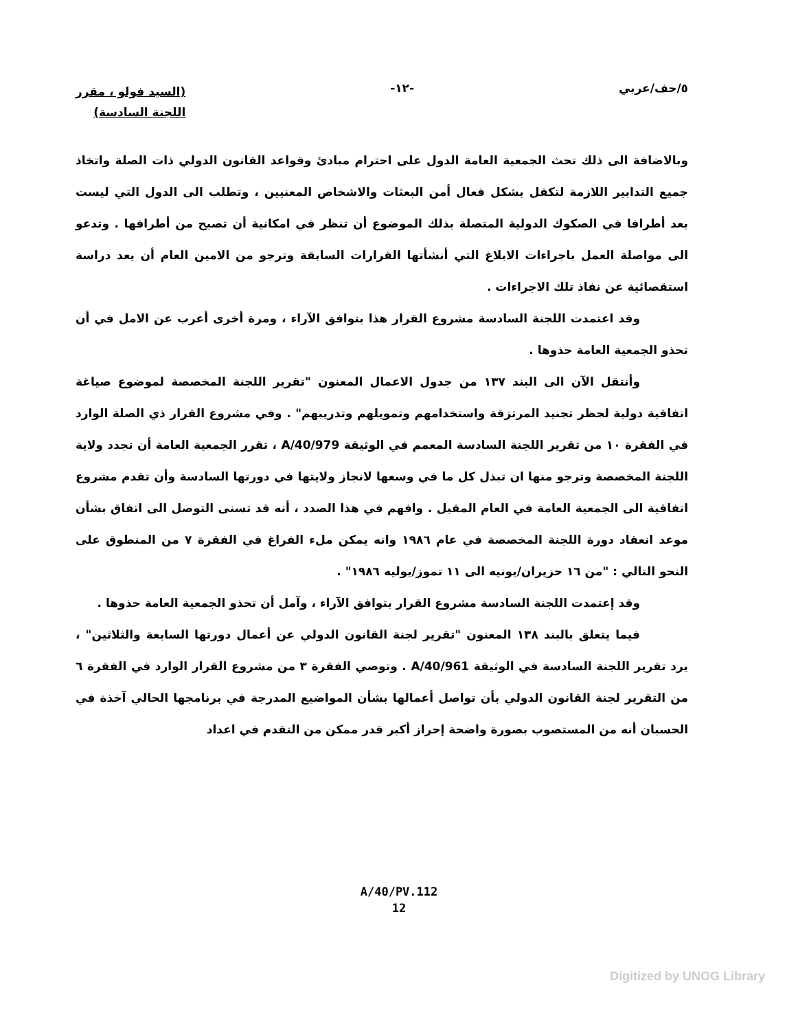٥/حف/عربي -١٢-
(السيد فولو ، مقرر
اللجنة السادسة)
وبالاضافة الى ذلك تحث الجمعية العامة الدول على احترام مبادئ وقواعد القانون الدولي ذات الصلة واتخاذ جميع التدابير اللازمة لتكفل بشكل فعال أمن البعثات والاشخاص المعنيين ، وتطلب الى الدول التي ليست بعد أطرافا في الصكوك الدولية المتصلة بذلك الموضوع أن تنظر في امكانية أن تصبح من أطرافها . وتدعو الى مواصلة العمل باجراءات الابلاغ التي أنشأتها القرارات السابقة وترجو من الامين العام أن يعد دراسة استقصائية عن نفاذ تلك الاجراءات .
وقد اعتمدت اللجنة السادسة مشروع القرار هذا بتوافق الآراء ، ومرة أخرى أعرب عن الامل في أن تحذو الجمعية العامة حذوها .
وأنتقل الآن الى البند ١٣٧ من جدول الاعمال المعنون "تقرير اللجنة المخصصة لموضوع صياغة اتفاقية دولية لحظر تجنيد المرتزقة واستخدامهم وتمويلهم وتدريبهم" . وفي مشروع القرار ذي الصلة الوارد في الفقرة ١٠ من تقرير اللجنة السادسة المعمم في الوثيقة A/40/979 ، تقرر الجمعية العامة أن تجدد ولاية اللجنة المخصصة وترجو منها ان تبذل كل ما في وسعها لانجاز ولايتها في دورتها السادسة وأن تقدم مشروع اتفاقية الى الجمعية العامة في العام المقبل . وافهم في هذا الصدد ، أنه قد تسنى التوصل الى اتفاق بشأن موعد انعقاد دورة اللجنة المخصصة في عام ١٩٨٦ وانه يمكن ملء الفراغ في الفقرة ٧ من المنطوق على النحو التالي : "من ١٦ حزيران/يونيه الى ١١ تموز/يوليه ١٩٨٦" .
وقد إعتمدت اللجنة السادسة مشروع القرار بتوافق الآراء ، وآمل أن تحذو الجمعية العامة حذوها .
فيما يتعلق بالبند ١٣٨ المعنون "تقرير لجنة القانون الدولي عن أعمال دورتها السابعة والثلاثين" ، يرد تقرير اللجنة السادسة في الوثيقة A/40/961 . وتوصي الفقرة ٣ من مشروع القرار الوارد في الفقرة ٦ من التقرير لجنة القانون الدولي بأن تواصل أعمالها بشأن المواضيع المدرجة في برنامجها الحالي آخذة في الحسبان أنه من المستصوب بصورة واضحة إحراز أكبر قدر ممكن من التقدم في اعداد
A/40/PV.112
12
Digitized by UNOG Library